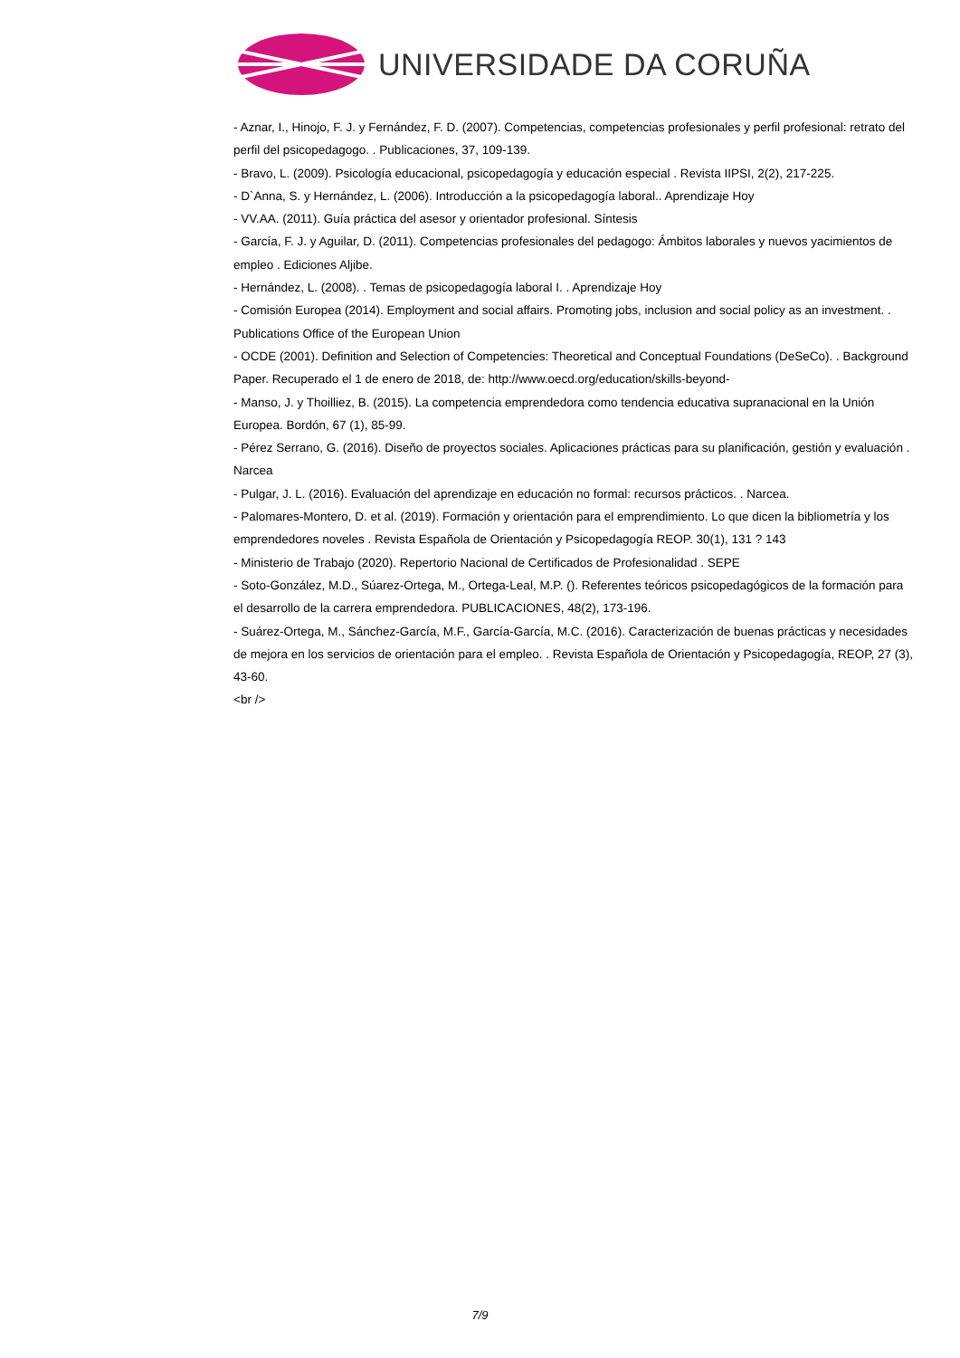UNIVERSIDADE DA CORUÑA
- Aznar, I., Hinojo, F. J. y Fernández, F. D. (2007). Competencias, competencias profesionales y perfil profesional: retrato del perfil del psicopedagogo. . Publicaciones, 37, 109-139.
- Bravo, L. (2009). Psicología educacional, psicopedagogía y educación especial . Revista IIPSI, 2(2), 217-225.
- D`Anna, S. y Hernández, L. (2006). Introducción a la psicopedagogía laboral.. Aprendizaje Hoy
- VV.AA. (2011). Guía práctica del asesor y orientador profesional. Síntesis
- García, F. J. y Aguilar, D. (2011). Competencias profesionales del pedagogo: Ámbitos laborales y nuevos yacimientos de empleo . Ediciones Aljibe.
- Hernández, L. (2008). . Temas de psicopedagogía laboral I. . Aprendizaje Hoy
- Comisión Europea (2014). Employment and social affairs. Promoting jobs, inclusion and social policy as an investment. . Publications Office of the European Union
- OCDE (2001). Definition and Selection of Competencies: Theoretical and Conceptual Foundations (DeSeCo). . Background Paper. Recuperado el 1 de enero de 2018, de: http://www.oecd.org/education/skills-beyond-
- Manso, J. y Thoilliez, B. (2015). La competencia emprendedora como tendencia educativa supranacional en la Unión Europea. Bordón, 67 (1), 85-99.
- Pérez Serrano, G. (2016). Diseño de proyectos sociales. Aplicaciones prácticas para su planificación, gestión y evaluación . Narcea
- Pulgar, J. L. (2016). Evaluación del aprendizaje en educación no formal: recursos prácticos. . Narcea.
- Palomares-Montero, D. et al. (2019). Formación y orientación para el emprendimiento. Lo que dicen la bibliometría y los emprendedores noveles . Revista Española de Orientación y Psicopedagogía REOP. 30(1), 131 ? 143
- Ministerio de Trabajo (2020). Repertorio Nacional de Certificados de Profesionalidad . SEPE
- Soto-González, M.D., Súarez-Ortega, M., Ortega-Leal, M.P. (). Referentes teóricos psicopedagógicos de la formación para el desarrollo de la carrera emprendedora. PUBLICACIONES, 48(2), 173-196.
- Suárez-Ortega, M., Sánchez-García, M.F., García-García, M.C. (2016). Caracterización de buenas prácticas y necesidades de mejora en los servicios de orientación para el empleo. . Revista Española de Orientación y Psicopedagogía, REOP, 27 (3), 43-60.
<br />
7/9